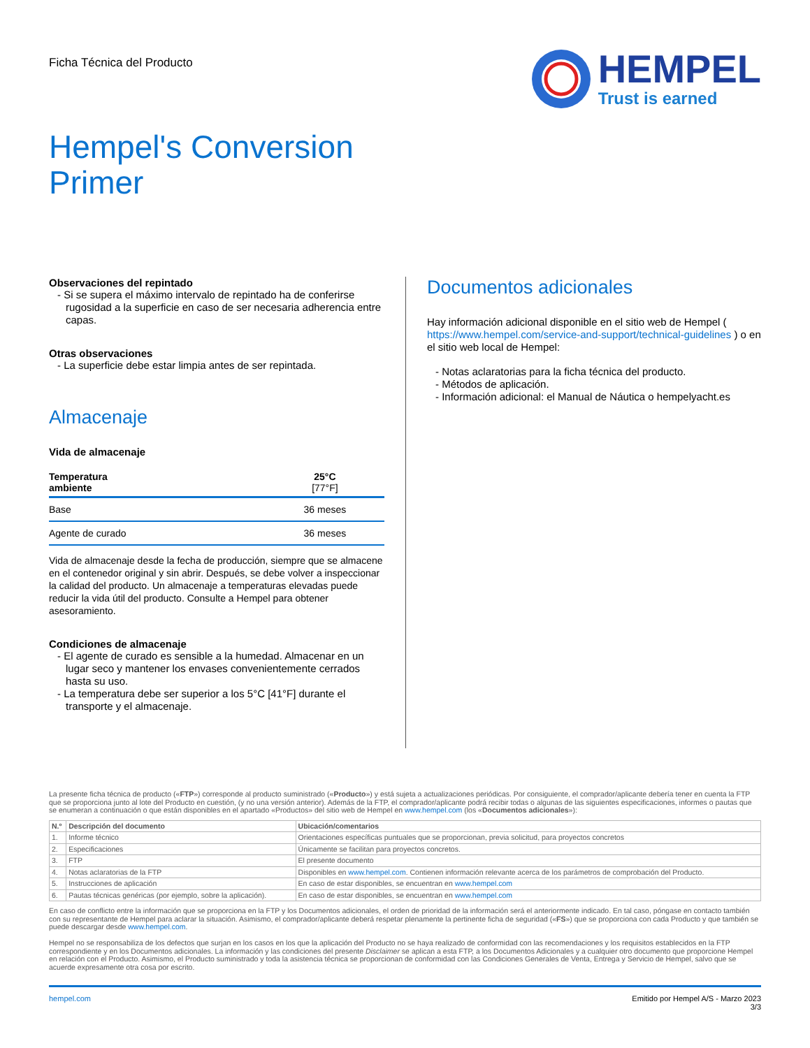Ficha Técnica del Producto
HEMPEL
Trust is earned
Hempel's Conversion
Primer
Observaciones del repintado
- Si se supera el máximo intervalo de repintado ha de conferirse rugosidad a la superficie en caso de ser necesaria adherencia entre capas.
Otras observaciones
- La superficie debe estar limpia antes de ser repintada.
Almacenaje
Vida de almacenaje
| Temperatura ambiente | 25°C [77°F] |
| --- | --- |
| Base | 36 meses |
| Agente de curado | 36 meses |
Vida de almacenaje desde la fecha de producción, siempre que se almacene en el contenedor original y sin abrir. Después, se debe volver a inspeccionar la calidad del producto. Un almacenaje a temperaturas elevadas puede reducir la vida útil del producto. Consulte a Hempel para obtener asesoramiento.
Condiciones de almacenaje
- El agente de curado es sensible a la humedad. Almacenar en un lugar seco y mantener los envases convenientemente cerrados hasta su uso.
- La temperatura debe ser superior a los 5°C [41°F] durante el transporte y el almacenaje.
Documentos adicionales
Hay información adicional disponible en el sitio web de Hempel ( https://www.hempel.com/service-and-support/technical-guidelines ) o en el sitio web local de Hempel:
- Notas aclaratorias para la ficha técnica del producto.
- Métodos de aplicación.
- Información adicional: el Manual de Náutica o hempelyacht.es
La presente ficha técnica de producto («FTP») corresponde al producto suministrado («Producto») y está sujeta a actualizaciones periódicas. Por consiguiente, el comprador/aplicante debería tener en cuenta la FTP que se proporciona junto al lote del Producto en cuestión, (y no una versión anterior). Además de la FTP, el comprador/aplicante podrá recibir todas o algunas de las siguientes especificaciones, informes o pautas que se enumeran a continuación o que están disponibles en el apartado «Productos» del sitio web de Hempel en www.hempel.com (los «Documentos adicionales»):
| N.º | Descripción del documento | Ubicación/comentarios |
| --- | --- | --- |
| 1. | Informe técnico | Orientaciones específicas puntuales que se proporcionan, previa solicitud, para proyectos concretos |
| 2. | Especificaciones | Únicamente se facilitan para proyectos concretos. |
| 3. | FTP | El presente documento |
| 4. | Notas aclaratorias de la FTP | Disponibles en www.hempel.com . Contienen información relevante acerca de los parámetros de comprobación del Producto. |
| 5. | Instrucciones de aplicación | En caso de estar disponibles, se encuentran en www.hempel.com |
| 6. | Pautas técnicas genéricas (por ejemplo, sobre la aplicación). | En caso de estar disponibles, se encuentran en www.hempel.com |
En caso de conflicto entre la información que se proporciona en la FTP y los Documentos adicionales, el orden de prioridad de la información será el anteriormente indicado. En tal caso, póngase en contacto también con su representante de Hempel para aclarar la situación. Asimismo, el comprador/aplicante deberá respetar plenamente la pertinente ficha de seguridad («FS») que se proporciona con cada Producto y que también se puede descargar desde www.hempel.com.
Hempel no se responsabiliza de los defectos que surjan en los casos en los que la aplicación del Producto no se haya realizado de conformidad con las recomendaciones y los requisitos establecidos en la FTP correspondiente y en los Documentos adicionales. La información y las condiciones del presente Disclaimer se aplican a esta FTP, a los Documentos Adicionales y a cualquier otro documento que proporcione Hempel en relación con el Producto. Asimismo, el Producto suministrado y toda la asistencia técnica se proporcionan de conformidad con las Condiciones Generales de Venta, Entrega y Servicio de Hempel, salvo que se acuerde expresamente otra cosa por escrito.
hempel.com Emitido por Hempel A/S - Marzo 2023
3/3